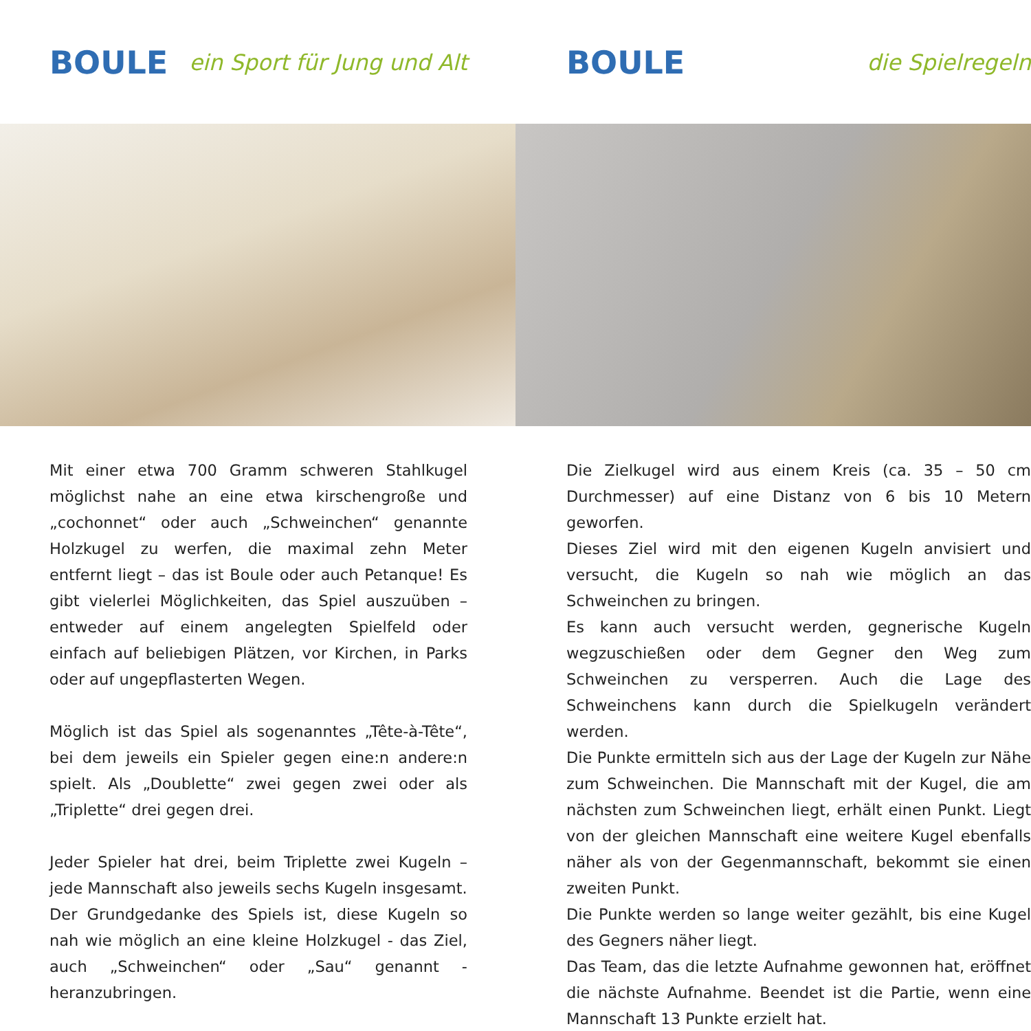BOULE ein Sport für Jung und Alt
Mit einer etwa 700 Gramm schweren Stahlkugel möglichst nahe an eine etwa kirschengroße und „cochonnet“ oder auch „Schweinchen“ genannte Holzkugel zu werfen, die maximal zehn Meter entfernt liegt – das ist Boule oder auch Petanque! Es gibt vielerlei Möglichkeiten, das Spiel auszuüben – entweder auf einem angelegten Spielfeld oder einfach auf beliebigen Plätzen, vor Kirchen, in Parks oder auf ungepflasterten Wegen.
Möglich ist das Spiel als sogenanntes „Tête-à-Tête“, bei dem jeweils ein Spieler gegen eine:n andere:n spielt. Als „Doublette“ zwei gegen zwei oder als „Triplette“ drei gegen drei.
Jeder Spieler hat drei, beim Triplette zwei Kugeln – jede Mannschaft also jeweils sechs Kugeln insgesamt.
Der Grundgedanke des Spiels ist, diese Kugeln so nah wie möglich an eine kleine Holzkugel - das Ziel, auch „Schweinchen“ oder „Sau“ genannt - heranzubringen.
BOULE die Spielregeln
Die Zielkugel wird aus einem Kreis (ca. 35 – 50 cm Durchmesser) auf eine Distanz von 6 bis 10 Metern geworfen.
Dieses Ziel wird mit den eigenen Kugeln anvisiert und versucht, die Kugeln so nah wie möglich an das Schweinchen zu bringen.
Es kann auch versucht werden, gegnerische Kugeln wegzuschießen oder dem Gegner den Weg zum Schweinchen zu versperren. Auch die Lage des Schweinchens kann durch die Spielkugeln verändert werden.
Die Punkte ermitteln sich aus der Lage der Kugeln zur Nähe zum Schweinchen. Die Mannschaft mit der Kugel, die am nächsten zum Schweinchen liegt, erhält einen Punkt. Liegt von der gleichen Mannschaft eine weitere Kugel ebenfalls näher als von der Gegenmannschaft, bekommt sie einen zweiten Punkt.
Die Punkte werden so lange weiter gezählt, bis eine Kugel des Gegners näher liegt.
Das Team, das die letzte Aufnahme gewonnen hat, eröffnet die nächste Aufnahme. Beendet ist die Partie, wenn eine Mannschaft 13 Punkte erzielt hat.